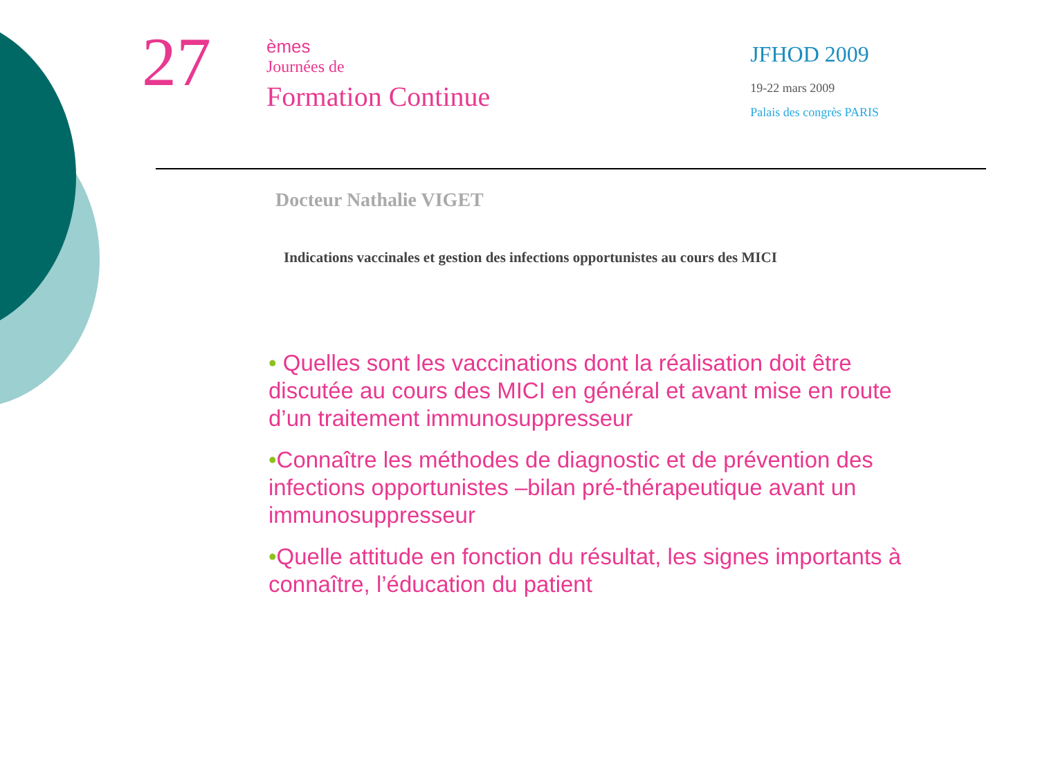27
èmes
Journées de
Formation Continue
JFHOD 2009
19-22 mars 2009
Palais des congrès PARIS
Docteur Nathalie VIGET
Indications vaccinales et gestion des infections opportunistes au cours des MICI
• Quelles sont les vaccinations dont la réalisation doit être discutée au cours des MICI en général et avant mise en route d’un traitement immunosuppresseur
•Connaître les méthodes de diagnostic et de prévention des infections opportunistes –bilan pré-thérapeutique avant un immunosuppresseur
•Quelle attitude en fonction du résultat, les signes importants à connaître, l’éducation du patient